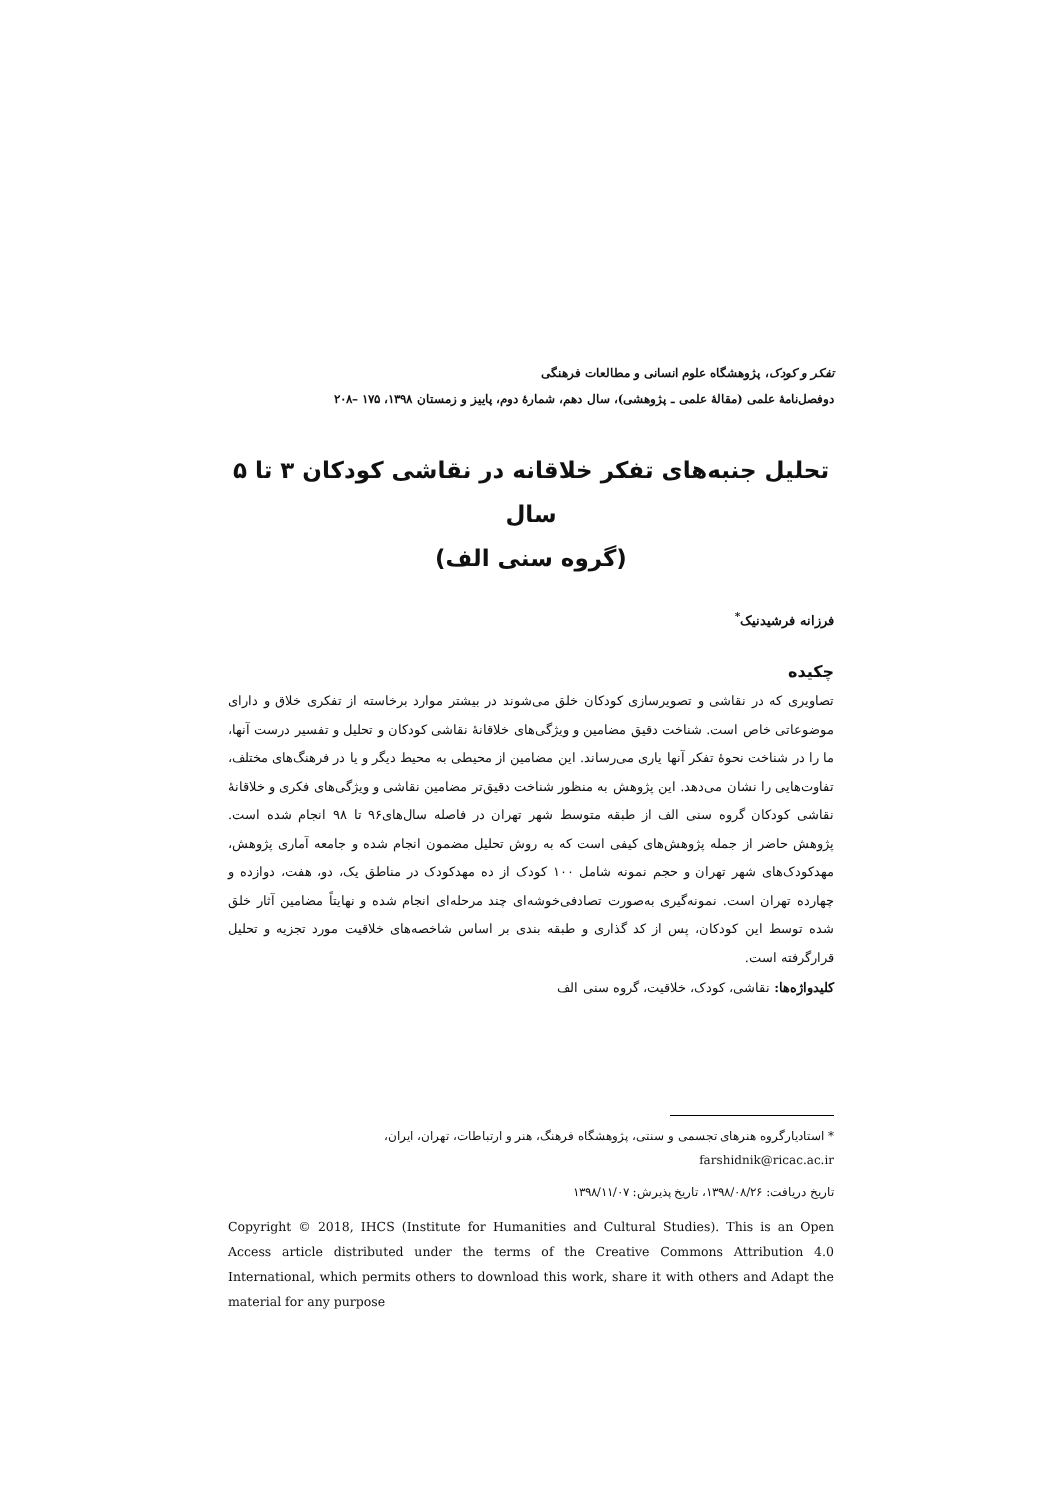تفکر و کودک، پژوهشگاه علوم انسانی و مطالعات فرهنگی
دوفصل‌نامهٔ علمی (مقالهٔ علمی ـ پژوهشی)، سال دهم، شمارهٔ دوم، پاییز و زمستان ۱۳۹۸، ۱۷۵ –۲۰۸
تحلیل جنبه‌های تفکر خلاقانه در نقاشی کودکان ۳ تا ۵ سال
(گروه سنی الف)
فرزانه فرشیدنیک<sup>*</sup>
چکیده
تصاویری که در نقاشی و تصویرسازی کودکان خلق می‌شوند در بیشتر موارد برخاسته از تفکری خلاق و دارای موضوعاتی خاص است. شناخت دقیق مضامین و ویژگی‌های خلاقانهٔ نقاشی کودکان و تحلیل و تفسیر درست آنها، ما را در شناخت نحوهٔ تفکر آنها یاری می‌رساند. این مضامین از محیطی به محیط دیگر و یا در فرهنگ‌های مختلف، تفاوت‌هایی را نشان می‌دهد. این پژوهش به منظور شناخت دقیق‌تر مضامین نقاشی و ویژگی‌های فکری و خلاقانهٔ نقاشی کودکان گروه سنی الف از طبقه متوسط شهر تهران در فاصله سال‌های۹۶ تا ۹۸ انجام شده است. پژوهش حاضر از جمله پژوهش‌های کیفی است که به روش تحلیل مضمون انجام شده و جامعه آماری پژوهش، مهدکودک‌های شهر تهران و حجم نمونه شامل ۱۰۰ کودک از ده مهدکودک در مناطق یک، دو، هفت، دوازده و چهارده تهران است. نمونه‌گیری به‌صورت تصادفی‌خوشه‌ای چند مرحله‌ای انجام شده و نهایتاً مضامین آثار خلق شده توسط این کودکان، پس از کد گذاری و طبقه بندی بر اساس شاخصه‌های خلاقیت مورد تجزیه و تحلیل قرارگرفته است.
کلیدواژه‌ها: نقاشی، کودک، خلاقیت، گروه سنی الف
* استادیارگروه هنرهای تجسمی و سنتی، پژوهشگاه فرهنگ، هنر و ارتباطات، تهران، ایران،
farshidnik@ricac.ac.ir
تاریخ دریافت: ۱۳۹۸/۰۸/۲۶، تاریخ پذیرش: ۱۳۹۸/۱۱/۰۷
Copyright © 2018, IHCS (Institute for Humanities and Cultural Studies). This is an Open Access article distributed under the terms of the Creative Commons Attribution 4.0 International, which permits others to download this work, share it with others and Adapt the material for any purpose